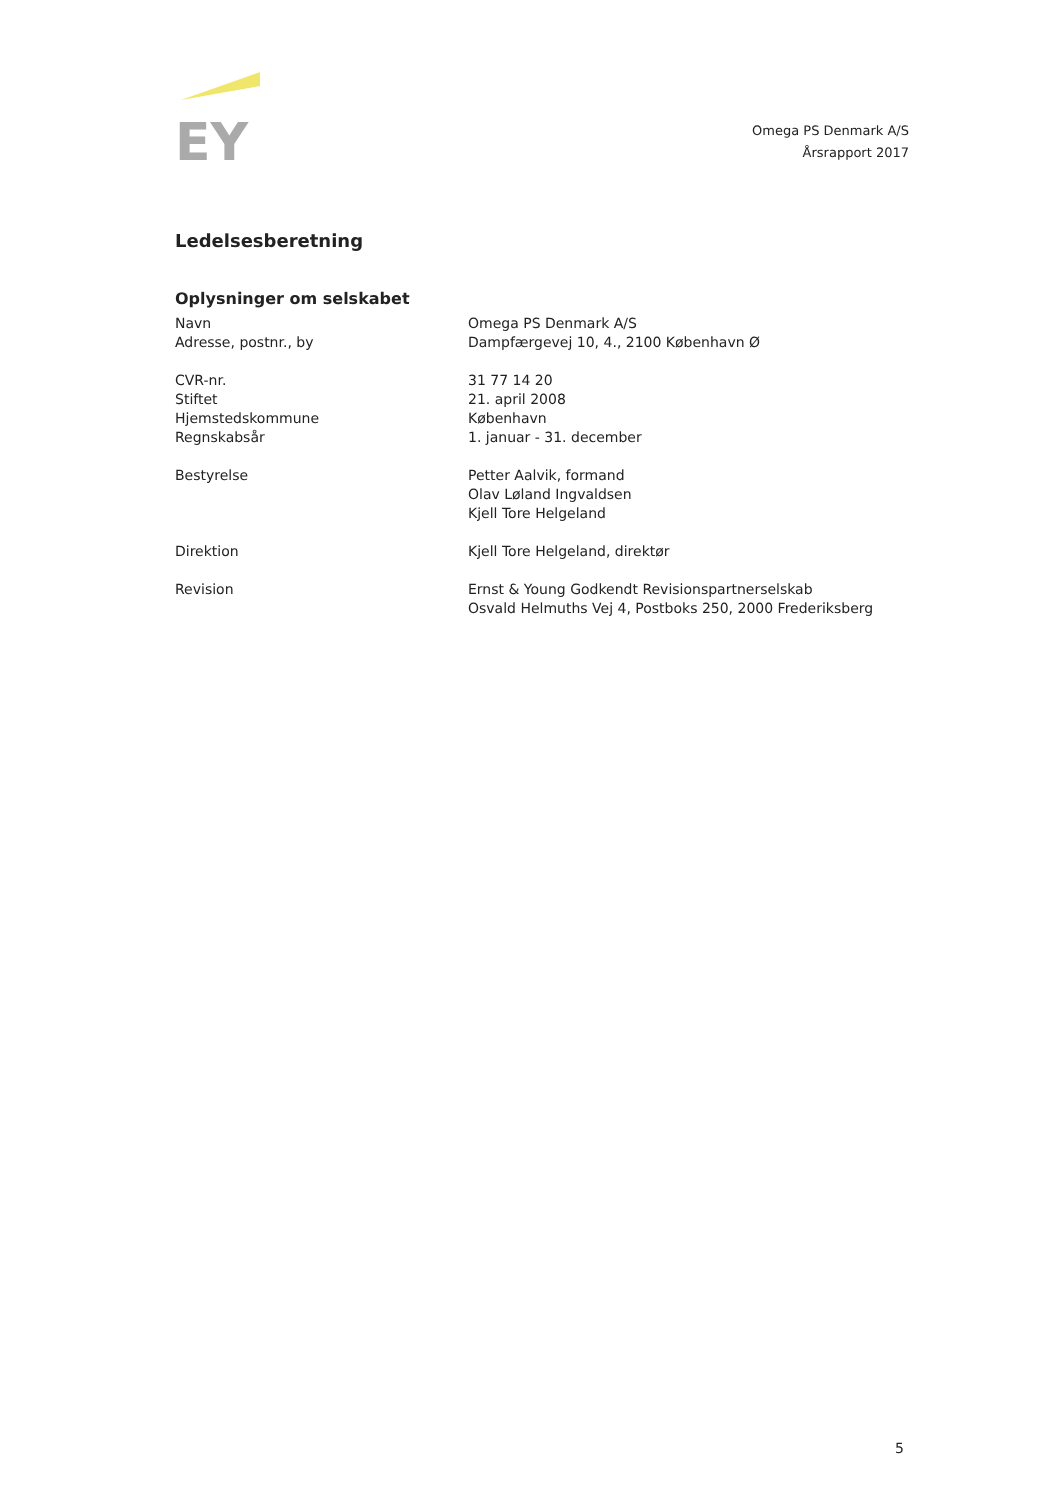EY
Omega PS Denmark A/S
Årsrapport 2017
Ledelsesberetning
Oplysninger om selskabet
| Navn | Omega PS Denmark A/S |
| Adresse, postnr., by | Dampfærgevej 10, 4., 2100 København Ø |
| CVR-nr. | 31 77 14 20 |
| Stiftet | 21. april 2008 |
| Hjemstedskommune | København |
| Regnskabsår | 1. januar - 31. december |
| Bestyrelse | Petter Aalvik, formand Olav Løland Ingvaldsen Kjell Tore Helgeland |
| Direktion | Kjell Tore Helgeland, direktør |
| Revision | Ernst & Young Godkendt Revisionspartnerselskab Osvald Helmuths Vej 4, Postboks 250, 2000 Frederiksberg |
5